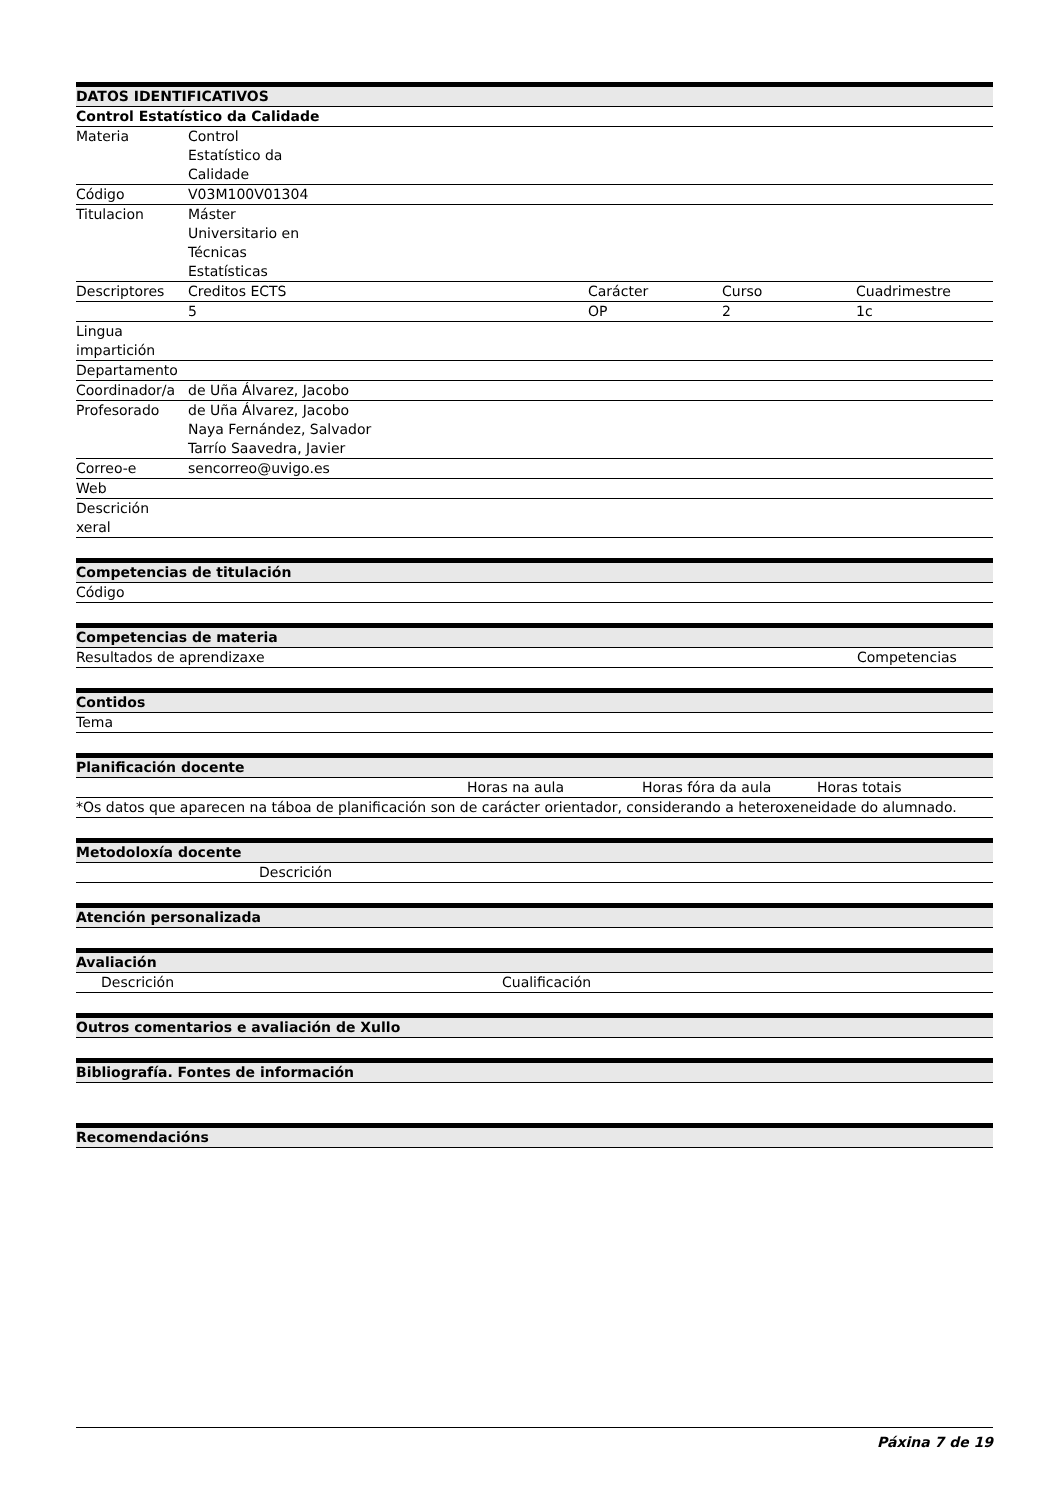| DATOS IDENTIFICATIVOS | | | | |
| --- | --- | --- | --- | --- |
| Control Estatístico da Calidade | | | | |
| Materia | Control Estatístico da Calidade | | | |
| Código | V03M100V01304 | | | |
| Titulacion | Máster Universitario en Técnicas Estatísticas | | | |
| Descriptores | Creditos ECTS | Carácter | Curso | Cuadrimestre |
| | 5 | OP | 2 | 1c |
| Lingua impartición | | | | |
| Departamento | | | | |
| Coordinador/a | de Uña Álvarez, Jacobo | | | |
| Profesorado | de Uña Álvarez, Jacobo Naya Fernández, Salvador Tarrío Saavedra, Javier | | | |
| Correo-e | sencorreo@uvigo.es | | | |
| Web | | | | |
| Descrición xeral | | | | |
| Competencias de titulación |
| --- |
| Código |
| Competencias de materia | |
| --- | --- |
| Resultados de aprendizaxe | Competencias |
| Contidos |
| --- |
| Tema |
| Planificación docente | | | |
| --- | --- | --- | --- |
| | Horas na aula | Horas fóra da aula | Horas totais |
| *Os datos que aparecen na táboa de planificación son de carácter orientador, considerando a heteroxeneidade do alumnado. | | | |
| Metodoloxía docente | |
| --- | --- |
| | Descrición |
| Atención personalizada |
| --- |
| Avaliación | | |
| --- | --- | --- |
| | Descrición | Cualificación |
| Outros comentarios e avaliación de Xullo |
| --- |
| Bibliografía. Fontes de información |
| --- |
| Recomendacións |
| --- |
Páxina 7 de 19